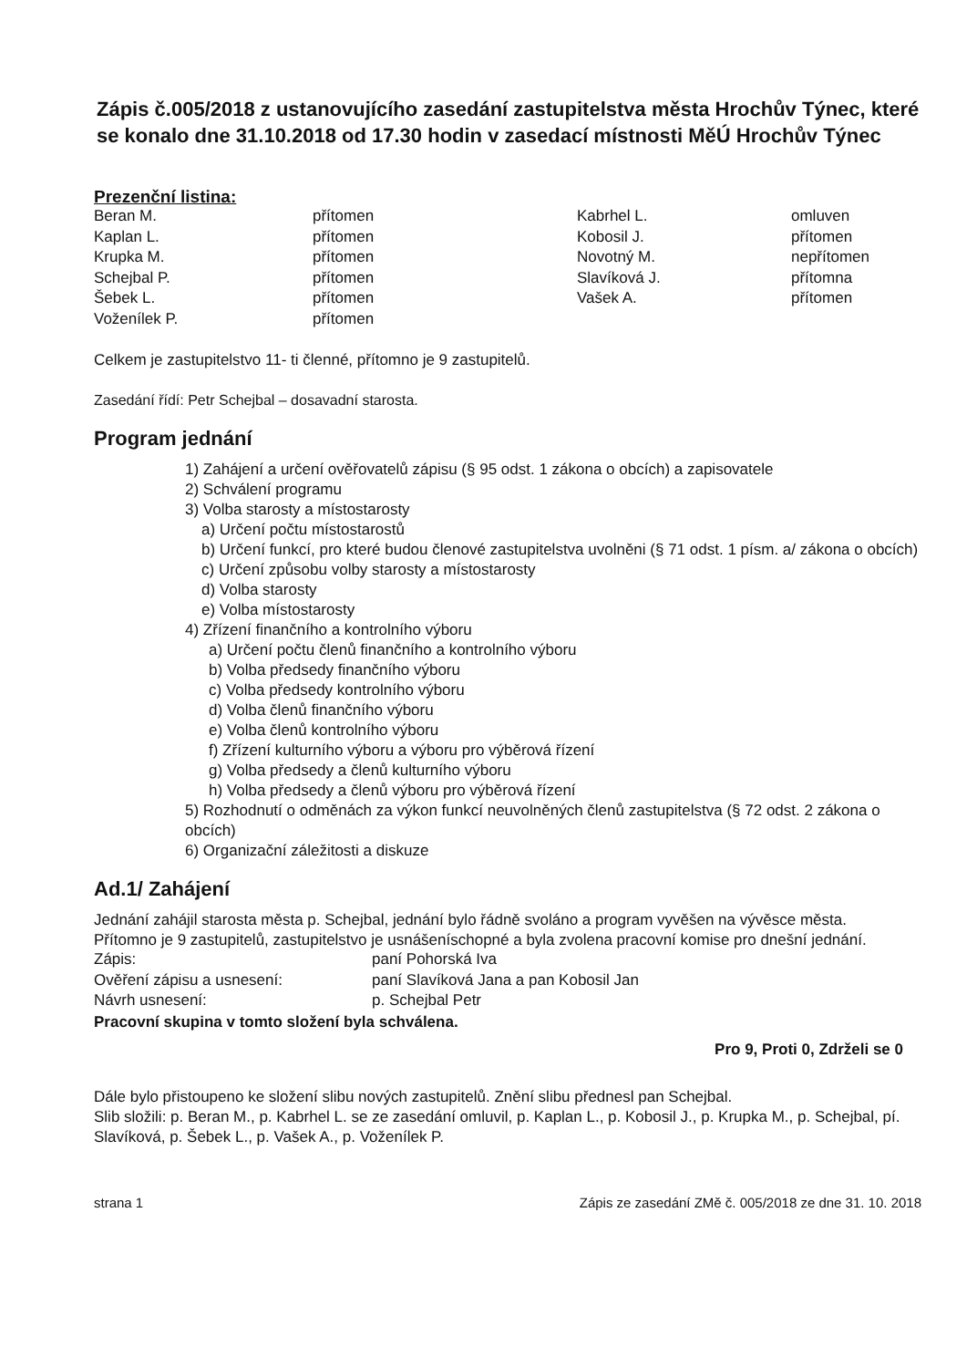Zápis č.005/2018 z ustanovujícího zasedání zastupitelstva města Hrochův Týnec, které se konalo dne 31.10.2018 od 17.30 hodin v zasedací místnosti MěÚ Hrochův Týnec
Prezenční listina:
| Beran M. | přítomen | Kabrhel L. | omluven |
| Kaplan L. | přítomen | Kobosil J. | přítomen |
| Krupka M. | přítomen | Novotný M. | nepřítomen |
| Schejbal P. | přítomen | Slavíková J. | přítomna |
| Šebek L. | přítomen | Vašek A. | přítomen |
| Voženílek P. | přítomen | | |
Celkem je zastupitelstvo 11- ti členné, přítomno je 9 zastupitelů.
Zasedání řídí: Petr Schejbal – dosavadní starosta.
Program jednání
1) Zahájení a určení ověřovatelů zápisu (§ 95 odst. 1 zákona o obcích) a zapisovatele
2) Schválení programu
3) Volba starosty a místostarosty
a) Určení počtu místostarostů
b) Určení funkcí, pro které budou členové zastupitelstva uvolněni (§ 71 odst. 1 písm. a/ zákona o obcích)
c) Určení způsobu volby starosty a místostarosty
d) Volba starosty
e) Volba místostarosty
4) Zřízení finančního a kontrolního výboru
a) Určení počtu členů finančního a kontrolního výboru
b) Volba předsedy finančního výboru
c) Volba předsedy kontrolního výboru
d) Volba členů finančního výboru
e) Volba členů kontrolního výboru
f) Zřízení kulturního výboru a výboru pro výběrová řízení
g) Volba předsedy a členů kulturního výboru
h) Volba předsedy a členů výboru pro výběrová řízení
5) Rozhodnutí o odměnách za výkon funkcí neuvolněných členů zastupitelstva (§ 72 odst. 2 zákona o obcích)
6) Organizační záležitosti a diskuze
Ad.1/ Zahájení
Jednání zahájil starosta města p. Schejbal, jednání bylo řádně svoláno a program vyvěšen na vývěsce města.
Přítomno je 9 zastupitelů, zastupitelstvo je usnášeníschopné a byla zvolena pracovní komise pro dnešní jednání.
| Zápis: | paní Pohorská Iva |
| Ověření zápisu a usnesení: | paní Slavíková Jana a pan Kobosil Jan |
| Návrh usnesení: | p. Schejbal Petr |
Pracovní skupina v tomto složení byla schválena.
Pro 9, Proti 0, Zdrželi se 0
Dále bylo přistoupeno ke složení slibu nových zastupitelů. Znění slibu přednesl pan Schejbal.
Slib složili: p. Beran M., p. Kabrhel L. se ze zasedání omluvil, p. Kaplan L., p. Kobosil J., p. Krupka M., p. Schejbal, pí. Slavíková, p. Šebek L., p. Vašek A., p. Voženílek P.
strana 1 Zápis ze zasedání ZMě č. 005/2018 ze dne 31. 10. 2018